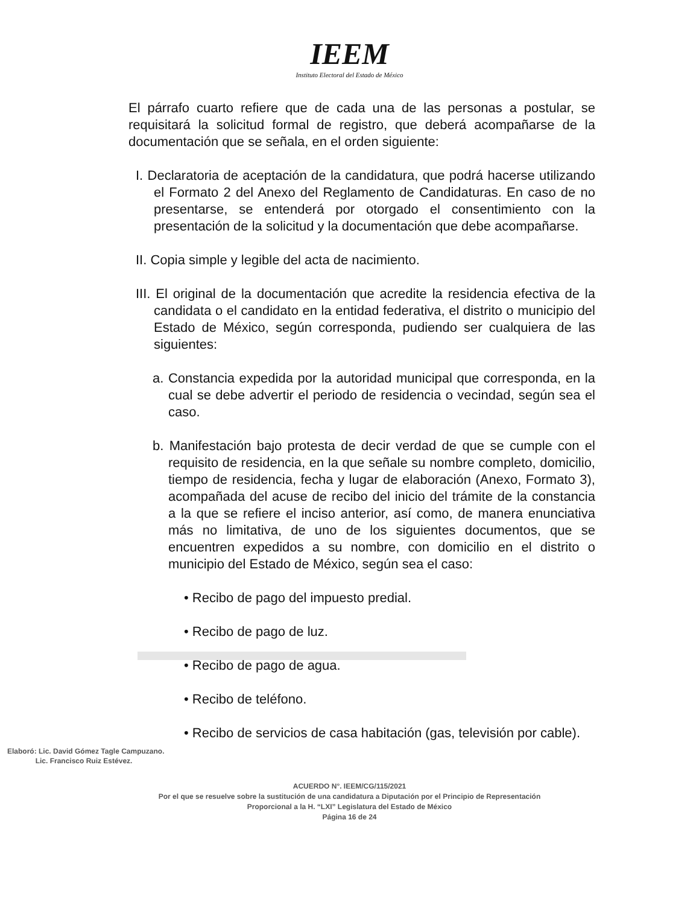IEEM
Instituto Electoral del Estado de México
El párrafo cuarto refiere que de cada una de las personas a postular, se requisitará la solicitud formal de registro, que deberá acompañarse de la documentación que se señala, en el orden siguiente:
I. Declaratoria de aceptación de la candidatura, que podrá hacerse utilizando el Formato 2 del Anexo del Reglamento de Candidaturas. En caso de no presentarse, se entenderá por otorgado el consentimiento con la presentación de la solicitud y la documentación que debe acompañarse.
II. Copia simple y legible del acta de nacimiento.
III. El original de la documentación que acredite la residencia efectiva de la candidata o el candidato en la entidad federativa, el distrito o municipio del Estado de México, según corresponda, pudiendo ser cualquiera de las siguientes:
a. Constancia expedida por la autoridad municipal que corresponda, en la cual se debe advertir el periodo de residencia o vecindad, según sea el caso.
b. Manifestación bajo protesta de decir verdad de que se cumple con el requisito de residencia, en la que señale su nombre completo, domicilio, tiempo de residencia, fecha y lugar de elaboración (Anexo, Formato 3), acompañada del acuse de recibo del inicio del trámite de la constancia a la que se refiere el inciso anterior, así como, de manera enunciativa más no limitativa, de uno de los siguientes documentos, que se encuentren expedidos a su nombre, con domicilio en el distrito o municipio del Estado de México, según sea el caso:
• Recibo de pago del impuesto predial.
• Recibo de pago de luz.
• Recibo de pago de agua.
• Recibo de teléfono.
• Recibo de servicios de casa habitación (gas, televisión por cable).
Elaboró: Lic. David Gómez Tagle Campuzano.
Lic. Francisco Ruiz Estévez.
ACUERDO N°. IEEM/CG/115/2021
Por el que se resuelve sobre la sustitución de una candidatura a Diputación por el Principio de Representación
Proporcional a la H. “LXI” Legislatura del Estado de México
Página 16 de 24